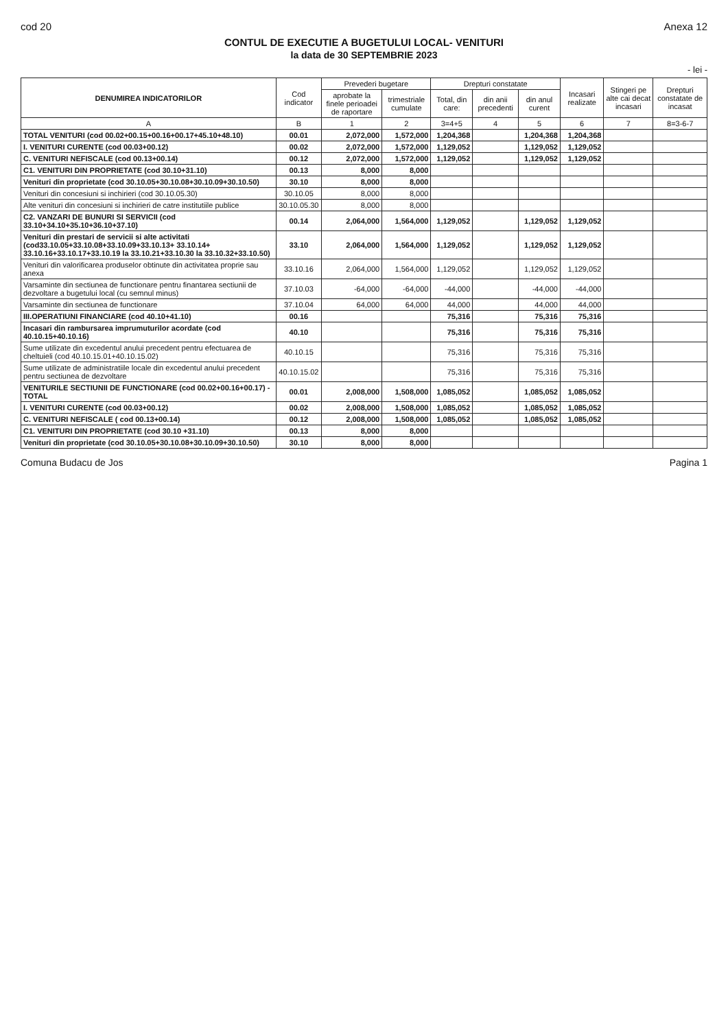cod 20 Anexa 12
CONTUL DE EXECUTIE A BUGETULUI LOCAL- VENITURI
la data de 30 SEPTEMBRIE 2023
- lei -
| DENUMIREA INDICATORILOR | Cod indicator | Prevederi bugetare | | Drepturi constatate | | | Incasari realizate | Stingeri pe alte cai decat incasari | Drepturi constatate de incasat |
| --- | --- | --- | --- | --- | --- | --- | --- | --- | --- |
| | | aprobate la finele perioadei de raportare | trimestriale cumulate | Total, din care: | din anii precedenti | din anul curent | | | |
| A | B | 1 | 2 | 3=4+5 | 4 | 5 | 6 | 7 | 8=3-6-7 |
| TOTAL VENITURI (cod 00.02+00.15+00.16+00.17+45.10+48.10) | 00.01 | 2,072,000 | 1,572,000 | 1,204,368 | | 1,204,368 | 1,204,368 | | |
| I. VENITURI CURENTE (cod 00.03+00.12) | 00.02 | 2,072,000 | 1,572,000 | 1,129,052 | | 1,129,052 | 1,129,052 | | |
| C. VENITURI NEFISCALE (cod 00.13+00.14) | 00.12 | 2,072,000 | 1,572,000 | 1,129,052 | | 1,129,052 | 1,129,052 | | |
| C1. VENITURI DIN PROPRIETATE (cod 30.10+31.10) | 00.13 | 8,000 | 8,000 | | | | | | |
| Venituri din proprietate (cod 30.10.05+30.10.08+30.10.09+30.10.50) | 30.10 | 8,000 | 8,000 | | | | | | |
| Venituri din concesiuni si inchirieri (cod 30.10.05.30) | 30.10.05 | 8,000 | 8,000 | | | | | | |
| Alte venituri din concesiuni si inchirieri de catre institutiile publice | 30.10.05.30 | 8,000 | 8,000 | | | | | | |
| C2. VANZARI DE BUNURI SI SERVICII (cod 33.10+34.10+35.10+36.10+37.10) | 00.14 | 2,064,000 | 1,564,000 | 1,129,052 | | 1,129,052 | 1,129,052 | | |
| Venituri din prestari de servicii si alte activitati (cod33.10.05+33.10.08+33.10.09+33.10.13+ 33.10.14+ 33.10.16+33.10.17+33.10.19 la 33.10.21+33.10.30 la 33.10.32+33.10.50) | 33.10 | 2,064,000 | 1,564,000 | 1,129,052 | | 1,129,052 | 1,129,052 | | |
| Venituri din valorificarea produselor obtinute din activitatea proprie sau anexa | 33.10.16 | 2,064,000 | 1,564,000 | 1,129,052 | | 1,129,052 | 1,129,052 | | |
| Varsaminte din sectiunea de functionare pentru finantarea sectiunii de dezvoltare a bugetului local (cu semnul minus) | 37.10.03 | -64,000 | -64,000 | -44,000 | | -44,000 | -44,000 | | |
| Varsaminte din sectiunea de functionare | 37.10.04 | 64,000 | 64,000 | 44,000 | | 44,000 | 44,000 | | |
| III.OPERATIUNI FINANCIARE (cod 40.10+41.10) | 00.16 | | | 75,316 | | 75,316 | 75,316 | | |
| Incasari din rambursarea imprumuturilor acordate (cod 40.10.15+40.10.16) | 40.10 | | | 75,316 | | 75,316 | 75,316 | | |
| Sume utilizate din excedentul anului precedent pentru efectuarea de cheltuieli (cod 40.10.15.01+40.10.15.02) | 40.10.15 | | | 75,316 | | 75,316 | 75,316 | | |
| Sume utilizate de administratiile locale din excedentul anului precedent pentru sectiunea de dezvoltare | 40.10.15.02 | | | 75,316 | | 75,316 | 75,316 | | |
| VENITURILE SECTIUNII DE FUNCTIONARE (cod 00.02+00.16+00.17) - TOTAL | 00.01 | 2,008,000 | 1,508,000 | 1,085,052 | | 1,085,052 | 1,085,052 | | |
| I. VENITURI CURENTE (cod 00.03+00.12) | 00.02 | 2,008,000 | 1,508,000 | 1,085,052 | | 1,085,052 | 1,085,052 | | |
| C. VENITURI NEFISCALE ( cod 00.13+00.14) | 00.12 | 2,008,000 | 1,508,000 | 1,085,052 | | 1,085,052 | 1,085,052 | | |
| C1. VENITURI DIN PROPRIETATE (cod 30.10 +31.10) | 00.13 | 8,000 | 8,000 | | | | | | |
| Venituri din proprietate (cod 30.10.05+30.10.08+30.10.09+30.10.50) | 30.10 | 8,000 | 8,000 | | | | | | |
Comuna Budacu de Jos Pagina 1